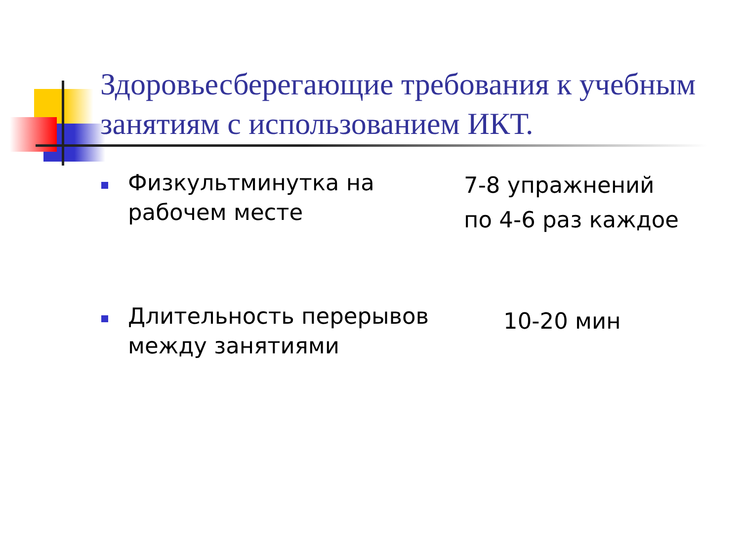Здоровьесберегающие требования к учебным занятиям с использованием ИКТ.
Физкультминутка на рабочем месте
7-8 упражнений
по 4-6 раз каждое
Длительность перерывов между занятиями
10-20 мин